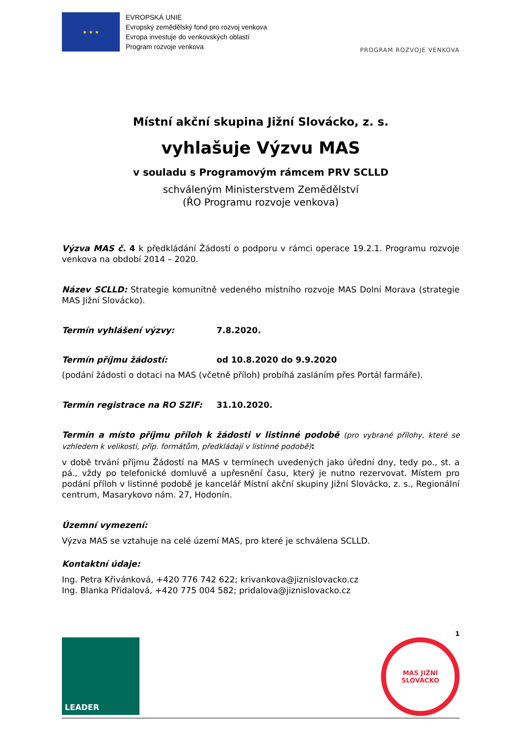★ ★ ★
EVROPSKÁ UNIE
Evropský zemědělský fond pro rozvoj venkova
Evropa investuje do venkovských oblastí
Program rozvoje venkova
PROGRAM ROZVOJE VENKOVA
Místní akční skupina Jižní Slovácko, z. s.
vyhlašuje Výzvu MAS
v souladu s Programovým rámcem PRV SCLLD
schváleným Ministerstvem Zemědělství
(ŘO Programu rozvoje venkova)
Výzva MAS č. 4 k předkládání Žádostí o podporu v rámci operace 19.2.1. Programu rozvoje venkova na období 2014 – 2020.
Název SCLLD: Strategie komunitně vedeného místního rozvoje MAS Dolní Morava (strategie MAS Jižní Slovácko).
Termín vyhlášení výzvy: 7.8.2020.
Termín příjmu žádostí: od 10.8.2020 do 9.9.2020
(podání žádosti o dotaci na MAS (včetně příloh) probíhá zasláním přes Portál farmáře).
Termín registrace na RO SZIF: 31.10.2020.
Termín a místo příjmu příloh k žádosti v listinné podobě (pro vybrané přílohy, které se vzhledem k velikosti, příp. formátům, předkládají v listinné podobě):
v době trvání příjmu Žádostí na MAS v termínech uvedených jako úřední dny, tedy po., st. a pá., vždy po telefonické domluvě a upřesnění času, který je nutno rezervovat. Místem pro podání příloh v listinné podobě je kancelář Místní akční skupiny Jižní Slovácko, z. s., Regionální centrum, Masarykovo nám. 27, Hodonín.
Územní vymezení:
Výzva MAS se vztahuje na celé území MAS, pro které je schválena SCLLD.
Kontaktní údaje:
Ing. Petra Křivánková, +420 776 742 622; krivankova@jiznislovacko.cz
Ing. Blanka Přidalová, +420 775 004 582; pridalova@jiznislovacko.cz
1
LEADER
MAS JIŽNÍ
SLOVÁCKO